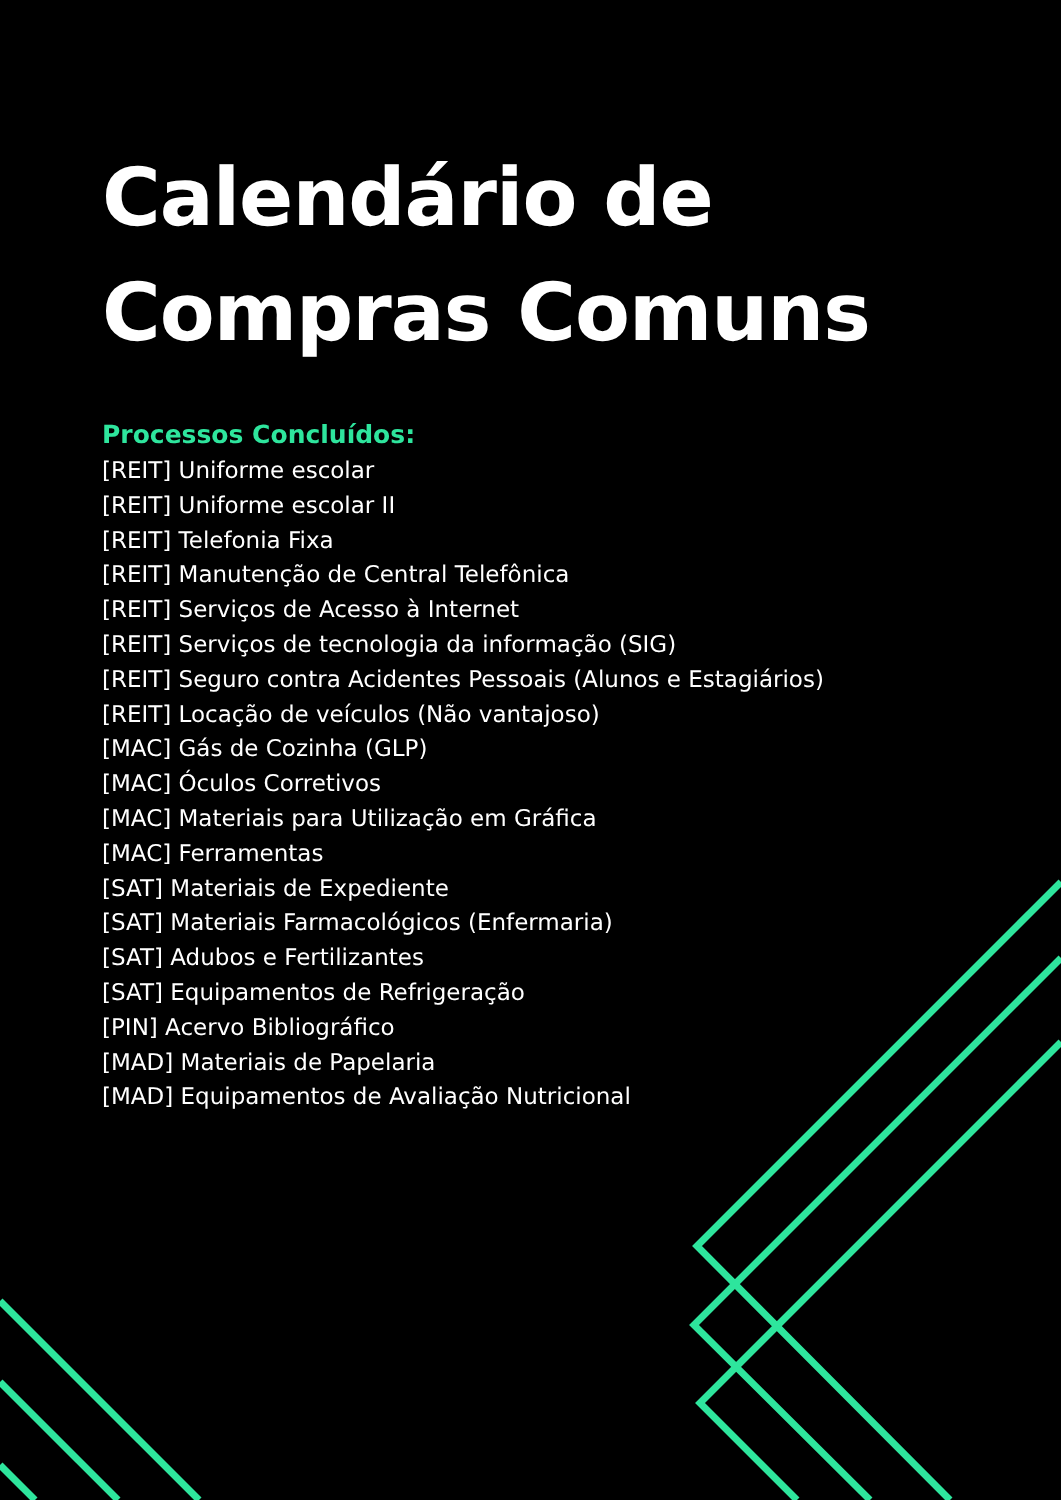Calendário de
Compras Comuns
Processos Concluídos:
[REIT] Uniforme escolar
[REIT] Uniforme escolar II
[REIT] Telefonia Fixa
[REIT] Manutenção de Central Telefônica
[REIT] Serviços de Acesso à Internet
[REIT] Serviços de tecnologia da informação (SIG)
[REIT] Seguro contra Acidentes Pessoais (Alunos e Estagiários)
[REIT] Locação de veículos (Não vantajoso)
[MAC] Gás de Cozinha (GLP)
[MAC] Óculos Corretivos
[MAC] Materiais para Utilização em Gráfica
[MAC] Ferramentas
[SAT] Materiais de Expediente
[SAT] Materiais Farmacológicos (Enfermaria)
[SAT] Adubos e Fertilizantes
[SAT] Equipamentos de Refrigeração
[PIN] Acervo Bibliográfico
[MAD] Materiais de Papelaria
[MAD] Equipamentos de Avaliação Nutricional